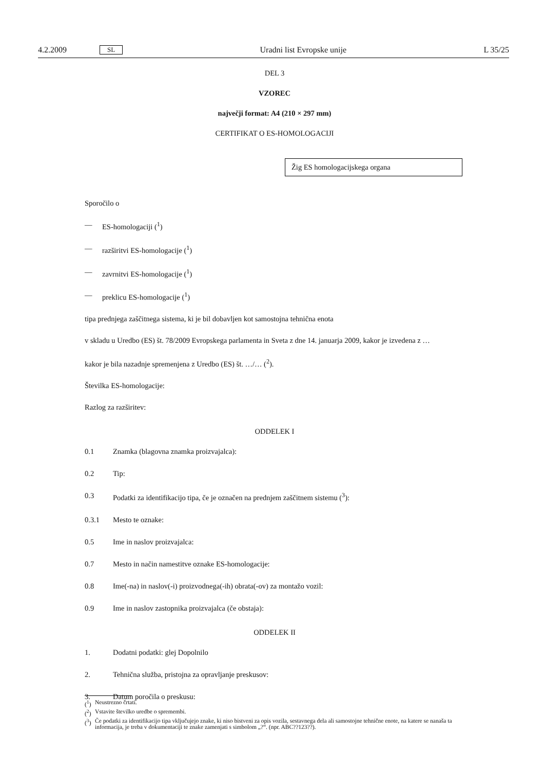4.2.2009 SL Uradni list Evropske unije L 35/25
DEL 3
VZOREC
največji format: A4 (210 × 297 mm)
CERTIFIKAT O ES-HOMOLOGACIJI
Žig ES homologacijskega organa
Sporočilo o
— ES-homologaciji (<sup>1</sup>)
— razširitvi ES-homologacije (<sup>1</sup>)
— zavrnitvi ES-homologacije (<sup>1</sup>)
— preklicu ES-homologacije (<sup>1</sup>)
tipa prednjega zaščitnega sistema, ki je bil dobavljen kot samostojna tehnična enota
v skladu u Uredbo (ES) št. 78/2009 Evropskega parlamenta in Sveta z dne 14. januarja 2009, kakor je izvedena z …
kakor je bila nazadnje spremenjena z Uredbo (ES) št. …/… (<sup>2</sup>).
Številka ES-homologacije:
Razlog za razširitev:
ODDELEK I
0.1 Znamka (blagovna znamka proizvajalca):
0.2 Tip:
0.3 Podatki za identifikacijo tipa, če je označen na prednjem zaščitnem sistemu (<sup>3</sup>):
0.3.1 Mesto te oznake:
0.5 Ime in naslov proizvajalca:
0.7 Mesto in način namestitve oznake ES-homologacije:
0.8 Ime(-na) in naslov(-i) proizvodnega(-ih) obrata(-ov) za montažo vozil:
0.9 Ime in naslov zastopnika proizvajalca (če obstaja):
ODDELEK II
1. Dodatni podatki: glej Dopolnilo
2. Tehnična služba, pristojna za opravljanje preskusov:
3. Datum poročila o preskusu:
(<sup>1</sup>) Neustrezno črtati.
(<sup>2</sup>) Vstavite številko uredbe o spremembi.
(<sup>3</sup>) Če podatki za identifikacijo tipa vključujejo znake, ki niso bistveni za opis vozila, sestavnega dela ali samostojne tehnične enote, na katere se nanaša ta informacija, je treba v dokumentaciji te znake zamenjati s simbolom „?“. (npr. ABC??123??).